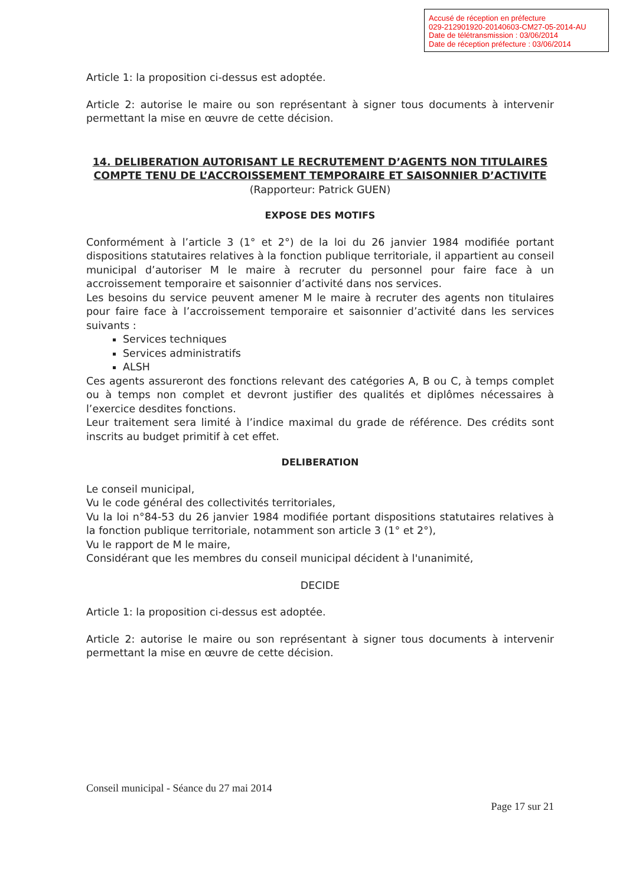Accusé de réception en préfecture
029-212901920-20140603-CM27-05-2014-AU
Date de télétransmission : 03/06/2014
Date de réception préfecture : 03/06/2014
Article 1: la proposition ci-dessus est adoptée.
Article 2: autorise le maire ou son représentant à signer tous documents à intervenir permettant la mise en œuvre de cette décision.
14. DELIBERATION AUTORISANT LE RECRUTEMENT D’AGENTS NON TITULAIRES COMPTE TENU DE L’ACCROISSEMENT TEMPORAIRE ET SAISONNIER D’ACTIVITE
(Rapporteur: Patrick GUEN)
EXPOSE DES MOTIFS
Conformément à l’article 3 (1° et 2°) de la loi du 26 janvier 1984 modifiée portant dispositions statutaires relatives à la fonction publique territoriale, il appartient au conseil municipal d’autoriser M le maire à recruter du personnel pour faire face à un accroissement temporaire et saisonnier d’activité dans nos services.
Les besoins du service peuvent amener M le maire à recruter des agents non titulaires pour faire face à l’accroissement temporaire et saisonnier d’activité dans les services suivants :
Services techniques
Services administratifs
ALSH
Ces agents assureront des fonctions relevant des catégories A, B ou C, à temps complet ou à temps non complet et devront justifier des qualités et diplômes nécessaires à l’exercice desdites fonctions.
Leur traitement sera limité à l’indice maximal du grade de référence. Des crédits sont inscrits au budget primitif à cet effet.
DELIBERATION
Le conseil municipal,
Vu le code général des collectivités territoriales,
Vu la loi n°84-53 du 26 janvier 1984 modifiée portant dispositions statutaires relatives à la fonction publique territoriale, notamment son article 3 (1° et 2°),
Vu le rapport de M le maire,
Considérant que les membres du conseil municipal décident à l'unanimité,
DECIDE
Article 1: la proposition ci-dessus est adoptée.
Article 2: autorise le maire ou son représentant à signer tous documents à intervenir permettant la mise en œuvre de cette décision.
Conseil municipal - Séance du 27 mai 2014
Page 17 sur 21